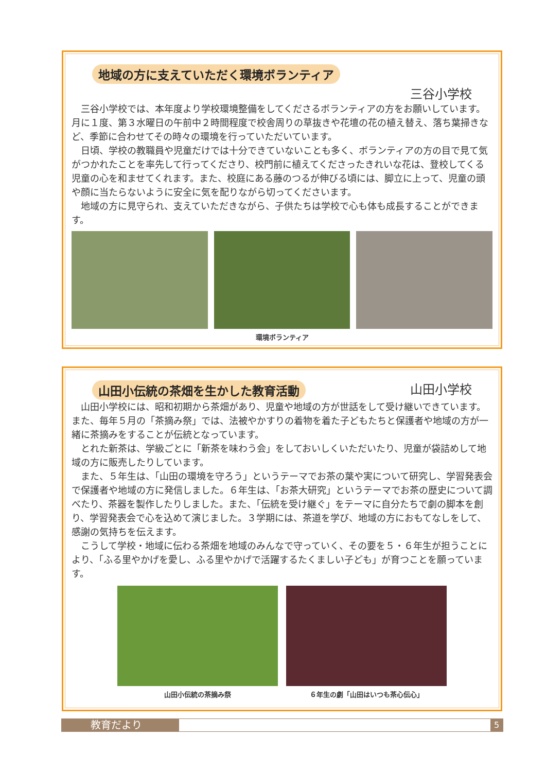地域の方に支えていただく環境ボランティア
三谷小学校
三谷小学校では、本年度より学校環境整備をしてくださるボランティアの方をお願いしています。月に１度、第３水曜日の午前中２時間程度で校舎周りの草抜きや花壇の花の植え替え、落ち葉掃きなど、季節に合わせてその時々の環境を行っていただいています。
日頃、学校の教職員や児童だけでは十分できていないことも多く、ボランティアの方の目で見て気がつかれたことを率先して行ってくださり、校門前に植えてくださったきれいな花は、登校してくる児童の心を和ませてくれます。また、校庭にある藤のつるが伸びる頃には、脚立に上って、児童の頭や顔に当たらないように安全に気を配りながら切ってくださいます。
地域の方に見守られ、支えていただきながら、子供たちは学校で心も体も成長することができます。
環境ボランティア
山田小伝統の茶畑を生かした教育活動
山田小学校
山田小学校には、昭和初期から茶畑があり、児童や地域の方が世話をして受け継いできています。また、毎年５月の「茶摘み祭」では、法被やかすりの着物を着た子どもたちと保護者や地域の方が一緒に茶摘みをすることが伝統となっています。
とれた新茶は、学級ごとに「新茶を味わう会」をしておいしくいただいたり、児童が袋詰めして地域の方に販売したりしています。
また、５年生は、「山田の環境を守ろう」というテーマでお茶の葉や実について研究し、学習発表会で保護者や地域の方に発信しました。６年生は、「お茶大研究」というテーマでお茶の歴史について調べたり、茶器を製作したりしました。また、「伝統を受け継ぐ」をテーマに自分たちで劇の脚本を創り、学習発表会で心を込めて演じました。３学期には、茶道を学び、地域の方におもてなしをして、感謝の気持ちを伝えます。
こうして学校・地域に伝わる茶畑を地域のみんなで守っていく、その要を５・６年生が担うことにより、「ふる里やかげを愛し、ふる里やかげで活躍するたくましい子ども」が育つことを願っています。
山田小伝統の茶摘み祭 ６年生の劇「山田はいつも茶心伝心」
教育だより
5